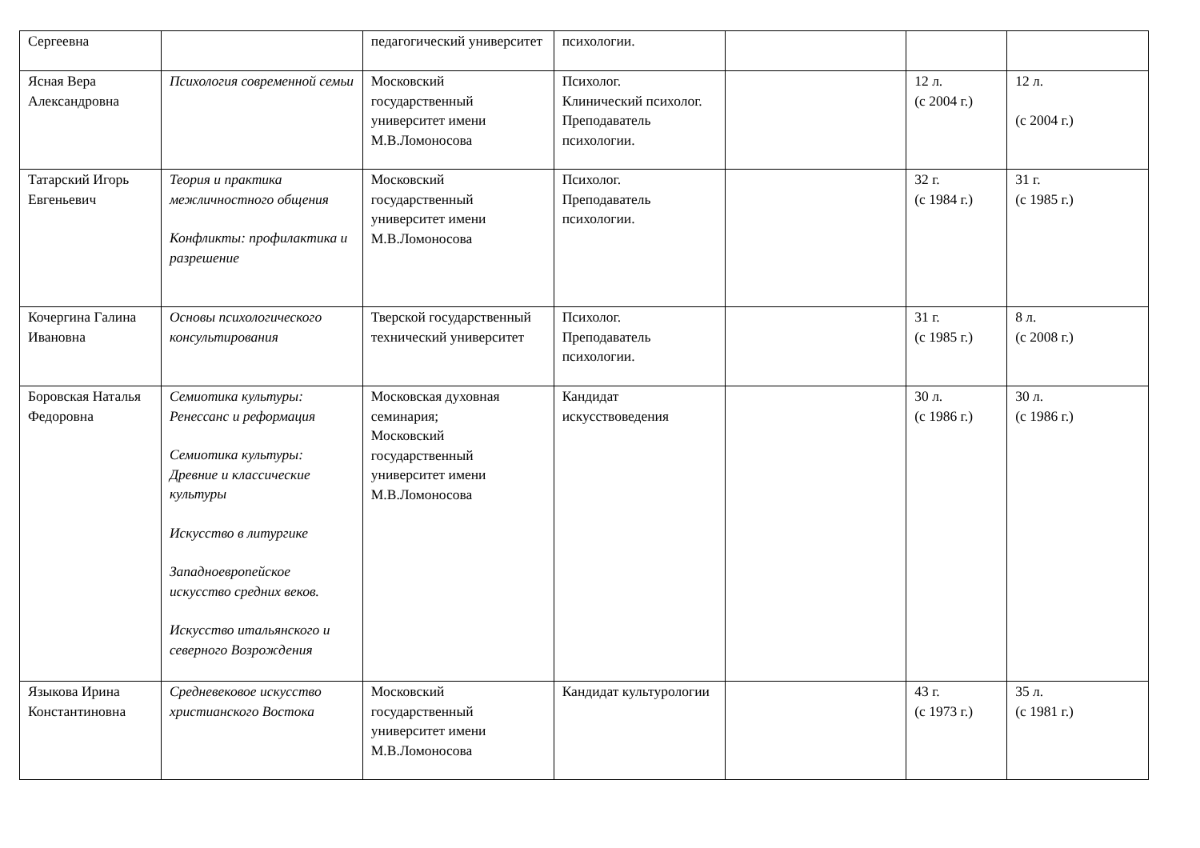| Сергеевна | | педагогический университет | психологии. | | | |
| Ясная Вера Александровна | Психология современной семьи | Московский государственный университет имени М.В.Ломоносова | Психолог. Клинический психолог. Преподаватель психологии. | | 12 л. (с 2004 г.) | 12 л. (с 2004 г.) |
| Татарский Игорь Евгеньевич | Теория и практика межличностного общения Конфликты: профилактика и разрешение | Московский государственный университет имени М.В.Ломоносова | Психолог. Преподаватель психологии. | | 32 г. (с 1984 г.) | 31 г. (с 1985 г.) |
| Кочергина Галина Ивановна | Основы психологического консультирования | Тверской государственный технический университет | Психолог. Преподаватель психологии. | | 31 г. (с 1985 г.) | 8 л. (с 2008 г.) |
| Боровская Наталья Федоровна | Семиотика культуры: Ренессанс и реформация Семиотика культуры: Древние и классические культуры Искусство в литургике Западноевропейское искусство средних веков. Искусство итальянского и северного Возрождения | Московская духовная семинария; Московский государственный университет имени М.В.Ломоносова | Кандидат искусствоведения | | 30 л. (с 1986 г.) | 30 л. (с 1986 г.) |
| Языкова Ирина Константиновна | Средневековое искусство христианского Востока | Московский государственный университет имени М.В.Ломоносова | Кандидат культурологии | | 43 г. (с 1973 г.) | 35 л. (с 1981 г.) |